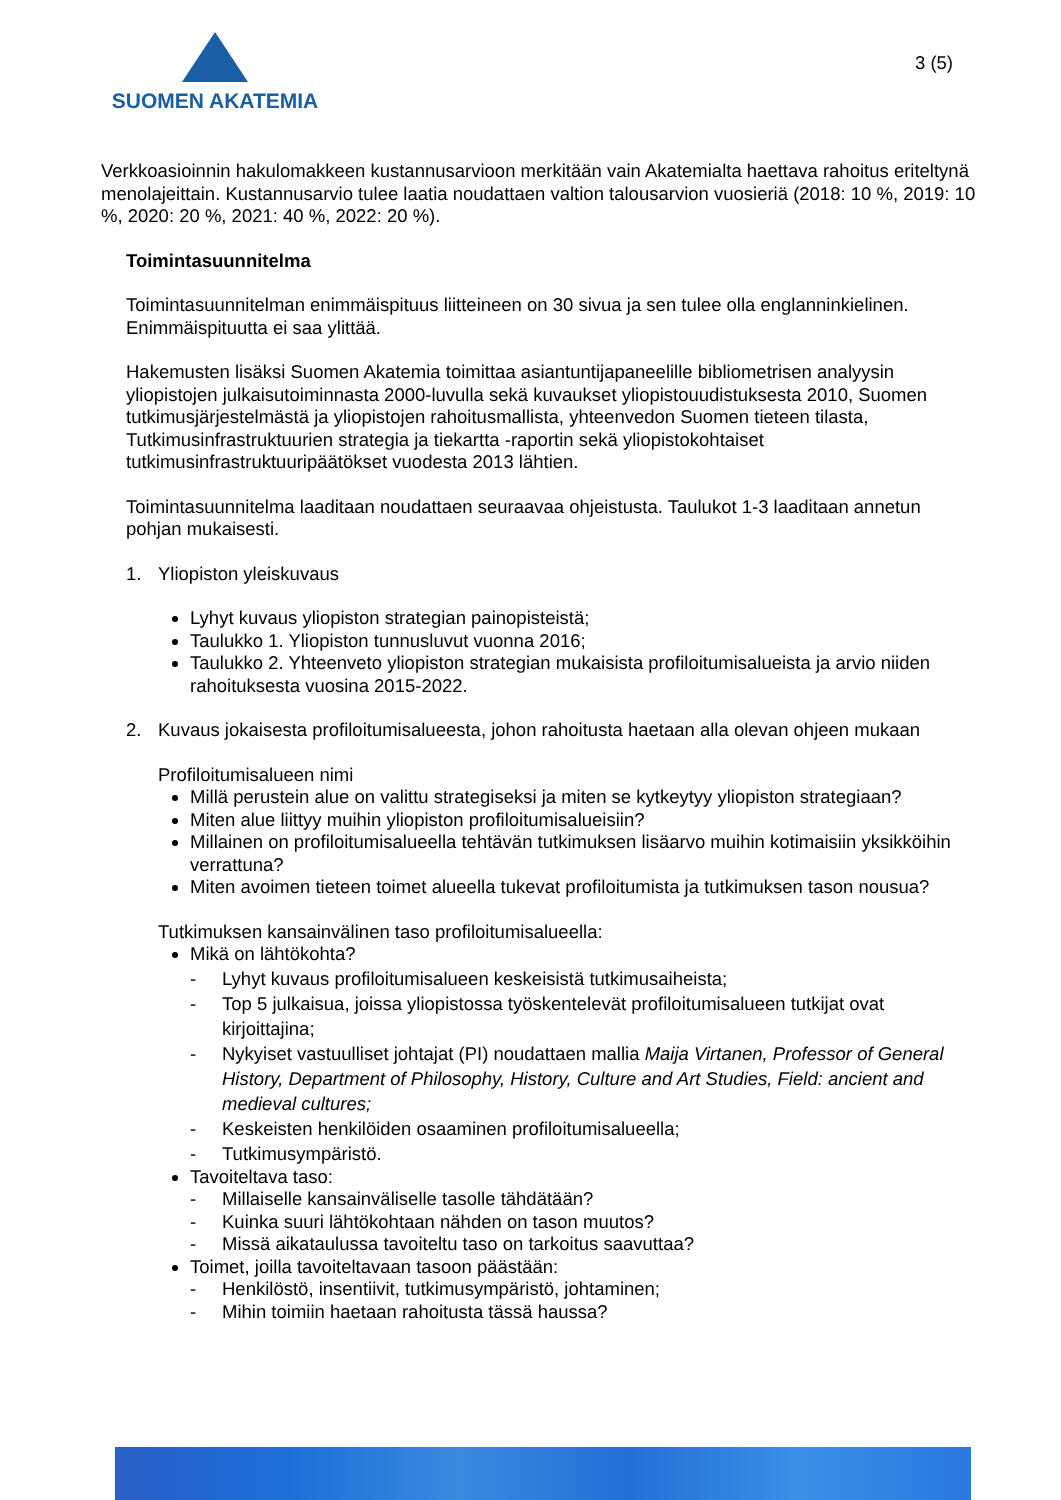SUOMEN AKATEMIA
3 (5)
Verkkoasioinnin hakulomakkeen kustannusarvioon merkitään vain Akatemialta haettava rahoitus eriteltynä menolajeittain. Kustannusarvio tulee laatia noudattaen valtion talousarvion vuosieriä (2018: 10 %, 2019: 10 %, 2020: 20 %, 2021: 40 %, 2022: 20 %).
Toimintasuunnitelma
Toimintasuunnitelman enimmäispituus liitteineen on 30 sivua ja sen tulee olla englanninkielinen. Enimmäispituutta ei saa ylittää.
Hakemusten lisäksi Suomen Akatemia toimittaa asiantuntijapaneelille bibliometrisen analyysin yliopistojen julkaisutoiminnasta 2000-luvulla sekä kuvaukset yliopistouudistuksesta 2010, Suomen tutkimusjärjestelmästä ja yliopistojen rahoitusmallista, yhteenvedon Suomen tieteen tilasta, Tutkimusinfrastruktuurien strategia ja tiekartta -raportin sekä yliopistokohtaiset tutkimusinfrastruktuuripäätökset vuodesta 2013 lähtien.
Toimintasuunnitelma laaditaan noudattaen seuraavaa ohjeistusta. Taulukot 1-3 laaditaan annetun pohjan mukaisesti.
1. Yliopiston yleiskuvaus
Lyhyt kuvaus yliopiston strategian painopisteistä;
Taulukko 1. Yliopiston tunnusluvut vuonna 2016;
Taulukko 2. Yhteenveto yliopiston strategian mukaisista profiloitumisalueista ja arvio niiden rahoituksesta vuosina 2015-2022.
2. Kuvaus jokaisesta profiloitumisalueesta, johon rahoitusta haetaan alla olevan ohjeen mukaan
Profiloitumisalueen nimi
Millä perustein alue on valittu strategiseksi ja miten se kytkeytyy yliopiston strategiaan?
Miten alue liittyy muihin yliopiston profiloitumisalueisiin?
Millainen on profiloitumisalueella tehtävän tutkimuksen lisäarvo muihin kotimaisiin yksikköihin verrattuna?
Miten avoimen tieteen toimet alueella tukevat profiloitumista ja tutkimuksen tason nousua?
Tutkimuksen kansainvälinen taso profiloitumisalueella:
Mikä on lähtökohta?
- Lyhyt kuvaus profiloitumisalueen keskeisistä tutkimusaiheista;
- Top 5 julkaisua, joissa yliopistossa työskentelevät profiloitumisalueen tutkijat ovat kirjoittajina;
- Nykyiset vastuulliset johtajat (PI) noudattaen mallia Maija Virtanen, Professor of General History, Department of Philosophy, History, Culture and Art Studies, Field: ancient and medieval cultures;
- Keskeisten henkilöiden osaaminen profiloitumisalueella;
- Tutkimusympäristö.
Tavoiteltava taso:
- Millaiselle kansainväliselle tasolle tähdätään?
- Kuinka suuri lähtökohtaan nähden on tason muutos?
- Missä aikataulussa tavoiteltu taso on tarkoitus saavuttaa?
Toimet, joilla tavoiteltavaan tasoon päästään:
- Henkilöstö, insentiivit, tutkimusympäristö, johtaminen;
- Mihin toimiin haetaan rahoitusta tässä haussa?